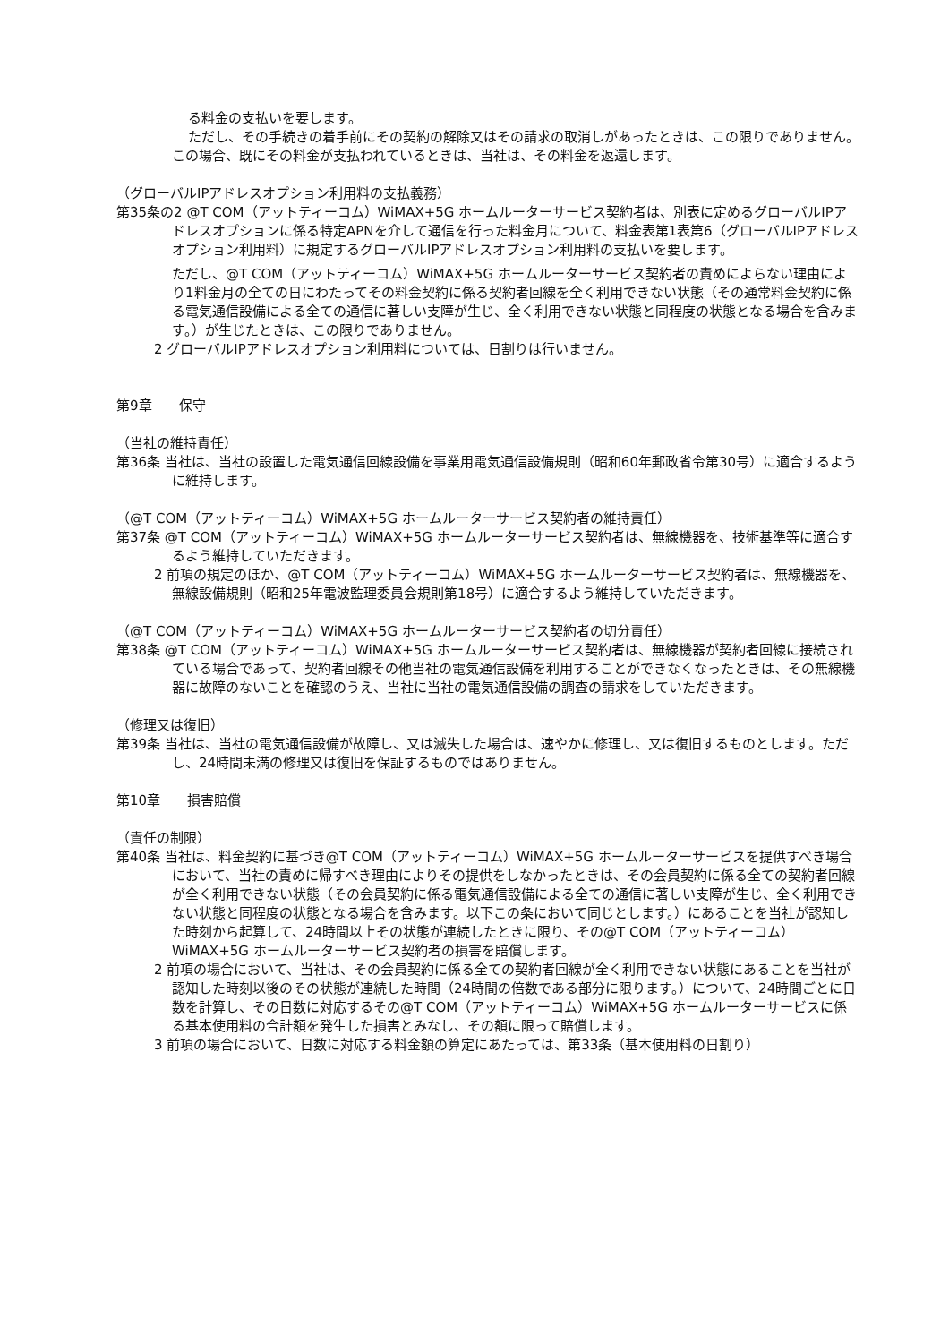る料金の支払いを要します。
ただし、その手続きの着手前にその契約の解除又はその請求の取消しがあったときは、この限りでありません。この場合、既にその料金が支払われているときは、当社は、その料金を返還します。
（グローバルIPアドレスオプション利用料の支払義務）
第35条の2 @T COM（アットティーコム）WiMAX+5G ホームルーターサービス契約者は、別表に定めるグローバルIPアドレスオプションに係る特定APNを介して通信を行った料金月について、料金表第1表第6（グローバルIPアドレスオプション利用料）に規定するグローバルIPアドレスオプション利用料の支払いを要します。
ただし、@T COM（アットティーコム）WiMAX+5G ホームルーターサービス契約者の責めによらない理由により1料金月の全ての日にわたってその料金契約に係る契約者回線を全く利用できない状態（その通常料金契約に係る電気通信設備による全ての通信に著しい支障が生じ、全く利用できない状態と同程度の状態となる場合を含みます。）が生じたときは、この限りでありません。
2 グローバルIPアドレスオプション利用料については、日割りは行いません。
第9章　　保守
（当社の維持責任）
第36条 当社は、当社の設置した電気通信回線設備を事業用電気通信設備規則（昭和60年郵政省令第30号）に適合するように維持します。
（@T COM（アットティーコム）WiMAX+5G ホームルーターサービス契約者の維持責任）
第37条 @T COM（アットティーコム）WiMAX+5G ホームルーターサービス契約者は、無線機器を、技術基準等に適合するよう維持していただきます。
2 前項の規定のほか、@T COM（アットティーコム）WiMAX+5G ホームルーターサービス契約者は、無線機器を、無線設備規則（昭和25年電波監理委員会規則第18号）に適合するよう維持していただきます。
（@T COM（アットティーコム）WiMAX+5G ホームルーターサービス契約者の切分責任）
第38条 @T COM（アットティーコム）WiMAX+5G ホームルーターサービス契約者は、無線機器が契約者回線に接続されている場合であって、契約者回線その他当社の電気通信設備を利用することができなくなったときは、その無線機器に故障のないことを確認のうえ、当社に当社の電気通信設備の調査の請求をしていただきます。
（修理又は復旧）
第39条 当社は、当社の電気通信設備が故障し、又は滅失した場合は、速やかに修理し、又は復旧するものとします。ただし、24時間未満の修理又は復旧を保証するものではありません。
第10章　　損害賠償
（責任の制限）
第40条 当社は、料金契約に基づき@T COM（アットティーコム）WiMAX+5G ホームルーターサービスを提供すべき場合において、当社の責めに帰すべき理由によりその提供をしなかったときは、その会員契約に係る全ての契約者回線が全く利用できない状態（その会員契約に係る電気通信設備による全ての通信に著しい支障が生じ、全く利用できない状態と同程度の状態となる場合を含みます。以下この条において同じとします。）にあることを当社が認知した時刻から起算して、24時間以上その状態が連続したときに限り、その@T COM（アットティーコム）WiMAX+5G ホームルーターサービス契約者の損害を賠償します。
2 前項の場合において、当社は、その会員契約に係る全ての契約者回線が全く利用できない状態にあることを当社が認知した時刻以後のその状態が連続した時間（24時間の倍数である部分に限ります。）について、24時間ごとに日数を計算し、その日数に対応するその@T COM（アットティーコム）WiMAX+5G ホームルーターサービスに係る基本使用料の合計額を発生した損害とみなし、その額に限って賠償します。
3 前項の場合において、日数に対応する料金額の算定にあたっては、第33条（基本使用料の日割り）